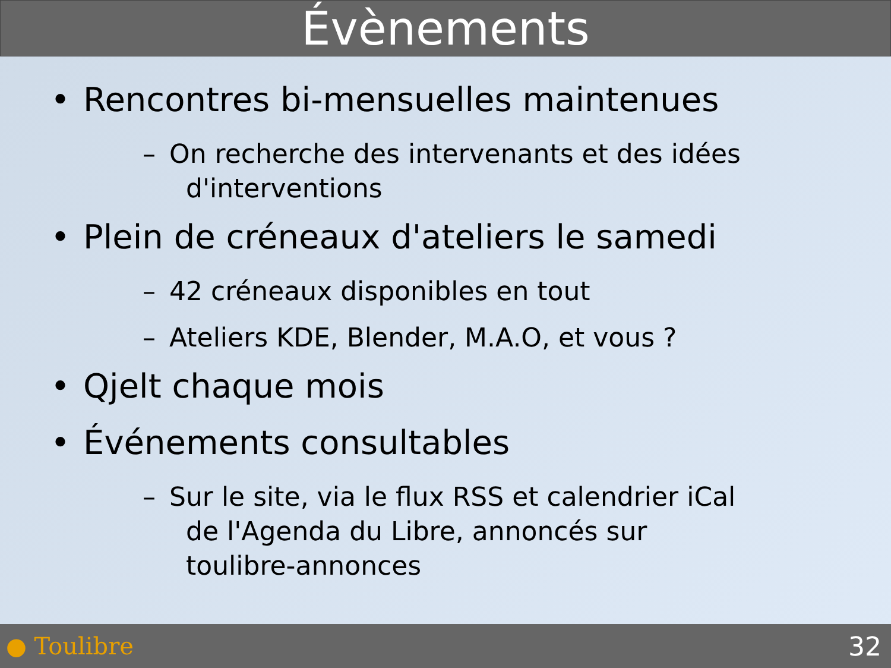Évènements
• Rencontres bi-mensuelles maintenues
– On recherche des intervenants et des idées
d'interventions
• Plein de créneaux d'ateliers le samedi
– 42 créneaux disponibles en tout
– Ateliers KDE, Blender, M.A.O, et vous ?
• Qjelt chaque mois
• Événements consultables
– Sur le site, via le flux RSS et calendrier iCal
de l'Agenda du Libre, annoncés sur
toulibre-annonces
● Toulibre 32